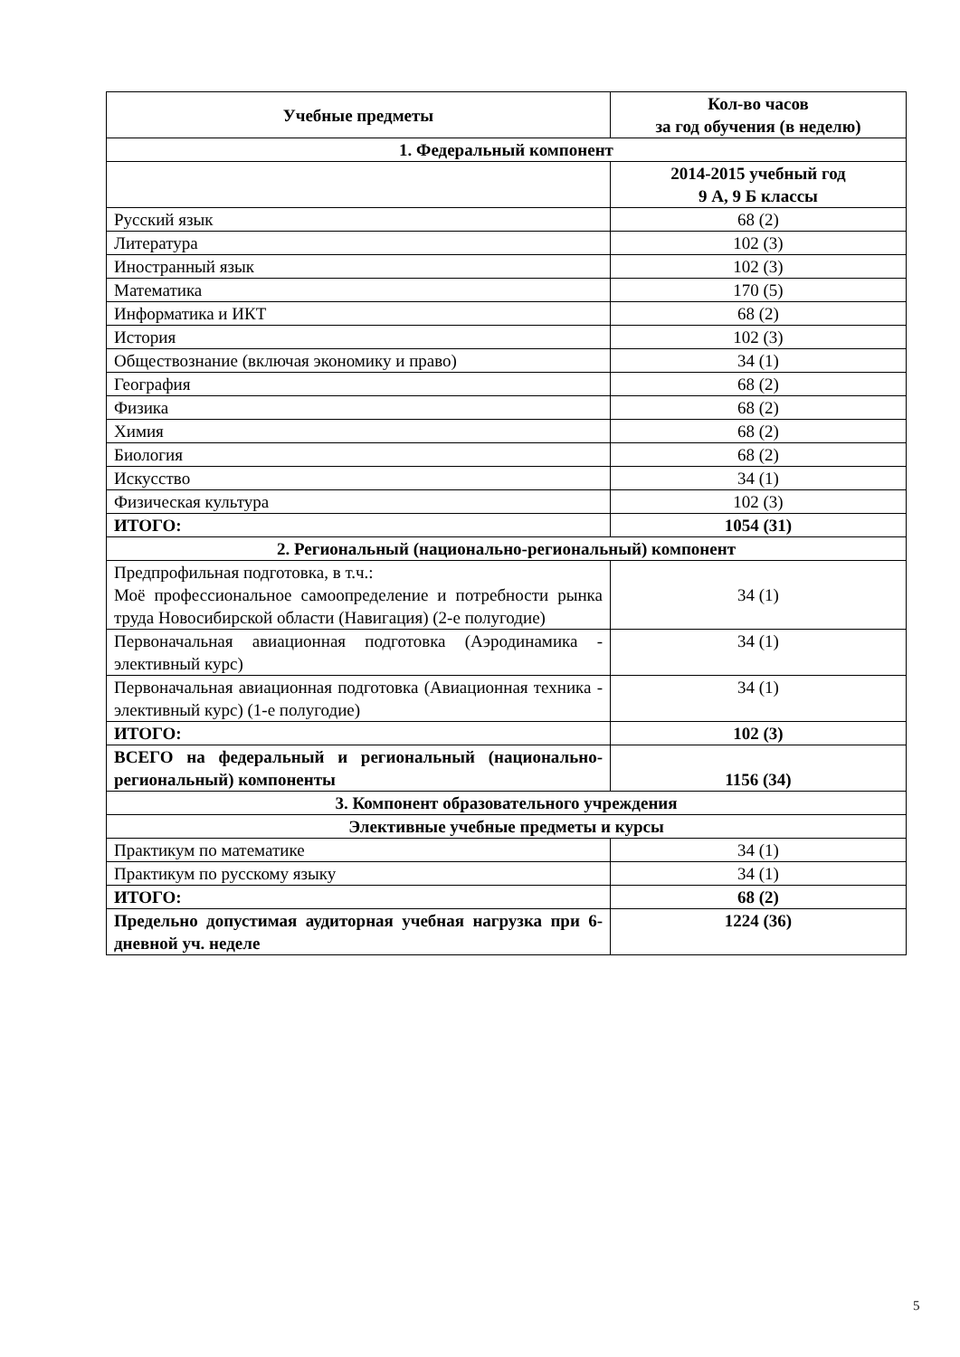| Учебные предметы | Кол-во часов за год обучения (в неделю) |
| --- | --- |
| 1. Федеральный компонент | |
| | 2014-2015 учебный год 9 А, 9 Б классы |
| Русский язык | 68 (2) |
| Литература | 102 (3) |
| Иностранный язык | 102 (3) |
| Математика | 170 (5) |
| Информатика и ИКТ | 68 (2) |
| История | 102 (3) |
| Обществознание (включая экономику и право) | 34 (1) |
| География | 68 (2) |
| Физика | 68 (2) |
| Химия | 68 (2) |
| Биология | 68 (2) |
| Искусство | 34 (1) |
| Физическая культура | 102 (3) |
| ИТОГО: | 1054 (31) |
| 2. Региональный (национально-региональный) компонент | |
| Предпрофильная подготовка, в т.ч.: Моё профессиональное самоопределение и потребности рынка труда Новосибирской области (Навигация) (2-е полугодие) | 34 (1) |
| Первоначальная авиационная подготовка (Аэродинамика - элективный курс) | 34 (1) |
| Первоначальная авиационная подготовка (Авиационная техника - элективный курс) (1-е полугодие) | 34 (1) |
| ИТОГО: | 102 (3) |
| ВСЕГО на федеральный и региональный (национально-региональный) компоненты | 1156 (34) |
| 3. Компонент образовательного учреждения | |
| Элективные учебные предметы и курсы | |
| Практикум по математике | 34 (1) |
| Практикум по русскому языку | 34 (1) |
| ИТОГО: | 68 (2) |
| Предельно допустимая аудиторная учебная нагрузка при 6-дневной уч. неделе | 1224 (36) |
5